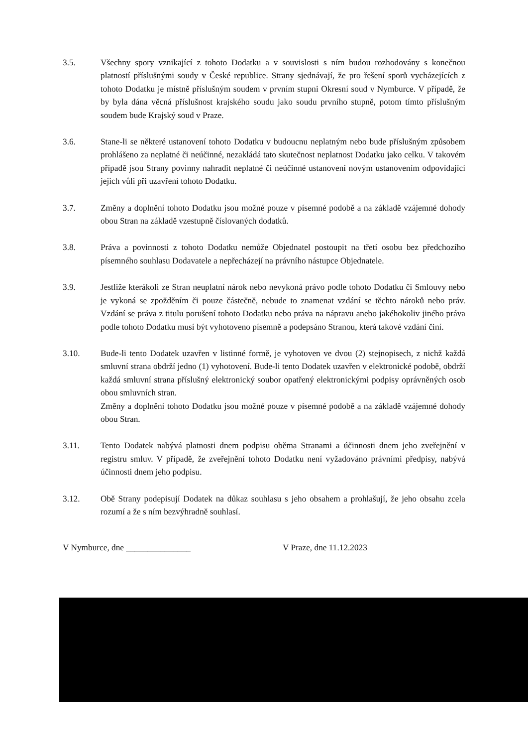3.5. Všechny spory vznikající z tohoto Dodatku a v souvislosti s ním budou rozhodovány s konečnou platností příslušnými soudy v České republice. Strany sjednávají, že pro řešení sporů vycházejících z tohoto Dodatku je místně příslušným soudem v prvním stupni Okresní soud v Nymburce. V případě, že by byla dána věcná příslušnost krajského soudu jako soudu prvního stupně, potom tímto příslušným soudem bude Krajský soud v Praze.
3.6. Stane-li se některé ustanovení tohoto Dodatku v budoucnu neplatným nebo bude příslušným způsobem prohlášeno za neplatné či neúčinné, nezakládá tato skutečnost neplatnost Dodatku jako celku. V takovém případě jsou Strany povinny nahradit neplatné či neúčinné ustanovení novým ustanovením odpovídající jejich vůli při uzavření tohoto Dodatku.
3.7. Změny a doplnění tohoto Dodatku jsou možné pouze v písemné podobě a na základě vzájemné dohody obou Stran na základě vzestupně číslovaných dodatků.
3.8. Práva a povinnosti z tohoto Dodatku nemůže Objednatel postoupit na třetí osobu bez předchozího písemného souhlasu Dodavatele a nepřecházejí na právního nástupce Objednatele.
3.9. Jestliže kterákoli ze Stran neuplatní nárok nebo nevykoná právo podle tohoto Dodatku či Smlouvy nebo je vykoná se zpožděním či pouze částečně, nebude to znamenat vzdání se těchto nároků nebo práv. Vzdání se práva z titulu porušení tohoto Dodatku nebo práva na nápravu anebo jakéhokoliv jiného práva podle tohoto Dodatku musí být vyhotoveno písemně a podepsáno Stranou, která takové vzdání činí.
3.10. Bude-li tento Dodatek uzavřen v listinné formě, je vyhotoven ve dvou (2) stejnopisech, z nichž každá smluvní strana obdrží jedno (1) vyhotovení. Bude-li tento Dodatek uzavřen v elektronické podobě, obdrží každá smluvní strana příslušný elektronický soubor opatřený elektronickými podpisy oprávněných osob obou smluvních stran.
Změny a doplnění tohoto Dodatku jsou možné pouze v písemné podobě a na základě vzájemné dohody obou Stran.
3.11. Tento Dodatek nabývá platnosti dnem podpisu oběma Stranami a účinnosti dnem jeho zveřejnění v registru smluv. V případě, že zveřejnění tohoto Dodatku není vyžadováno právními předpisy, nabývá účinnosti dnem jeho podpisu.
3.12. Obě Strany podepisují Dodatek na důkaz souhlasu s jeho obsahem a prohlašují, že jeho obsahu zcela rozumí a že s ním bezvýhradně souhlasí.
V Nymburce, dne _______________ V Praze, dne 11.12.2023